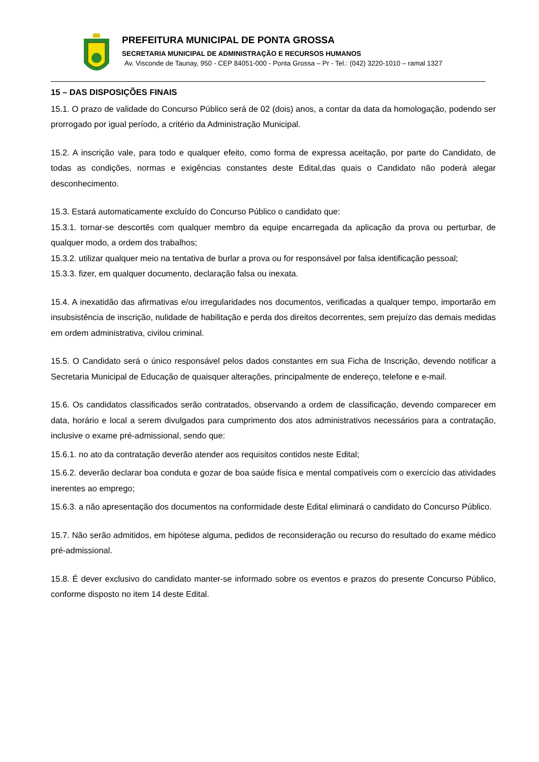PREFEITURA MUNICIPAL DE PONTA GROSSA
SECRETARIA MUNICIPAL DE ADMINISTRAÇÃO E RECURSOS HUMANOS
Av. Visconde de Taunay, 950 - CEP 84051-000 - Ponta Grossa – Pr - Tel.: (042) 3220-1010 – ramal 1327
15 – DAS DISPOSIÇÕES FINAIS
15.1. O prazo de validade do Concurso Público será de 02 (dois) anos, a contar da data da homologação, podendo ser prorrogado por igual período, a critério da Administração Municipal.
15.2. A inscrição vale, para todo e qualquer efeito, como forma de expressa aceitação, por parte do Candidato, de todas as condições, normas e exigências constantes deste Edital,das quais o Candidato não poderá alegar desconhecimento.
15.3. Estará automaticamente excluído do Concurso Público o candidato que:
15.3.1. tornar-se descortês com qualquer membro da equipe encarregada da aplicação da prova ou perturbar, de qualquer modo, a ordem dos trabalhos;
15.3.2. utilizar qualquer meio na tentativa de burlar a prova ou for responsável por falsa identificação pessoal;
15.3.3. fizer, em qualquer documento, declaração falsa ou inexata.
15.4. A inexatidão das afirmativas e/ou irregularidades nos documentos, verificadas a qualquer tempo, importarão em insubsistência de inscrição, nulidade de habilitação e perda dos direitos decorrentes, sem prejuízo das demais medidas em ordem administrativa, civilou criminal.
15.5. O Candidato será o único responsável pelos dados constantes em sua Ficha de Inscrição, devendo notificar a Secretaria Municipal de Educação de quaisquer alterações, principalmente de endereço, telefone e e-mail.
15.6. Os candidatos classificados serão contratados, observando a ordem de classificação, devendo comparecer em data, horário e local a serem divulgados para cumprimento dos atos administrativos necessários para a contratação, inclusive o exame pré-admissional, sendo que:
15.6.1. no ato da contratação deverão atender aos requisitos contidos neste Edital;
15.6.2. deverão declarar boa conduta e gozar de boa saúde física e mental compatíveis com o exercício das atividades inerentes ao emprego;
15.6.3. a não apresentação dos documentos na conformidade deste Edital eliminará o candidato do Concurso Público.
15.7. Não serão admitidos, em hipótese alguma, pedidos de reconsideração ou recurso do resultado do exame médico pré-admissional.
15.8. É dever exclusivo do candidato manter-se informado sobre os eventos e prazos do presente Concurso Público, conforme disposto no item 14 deste Edital.